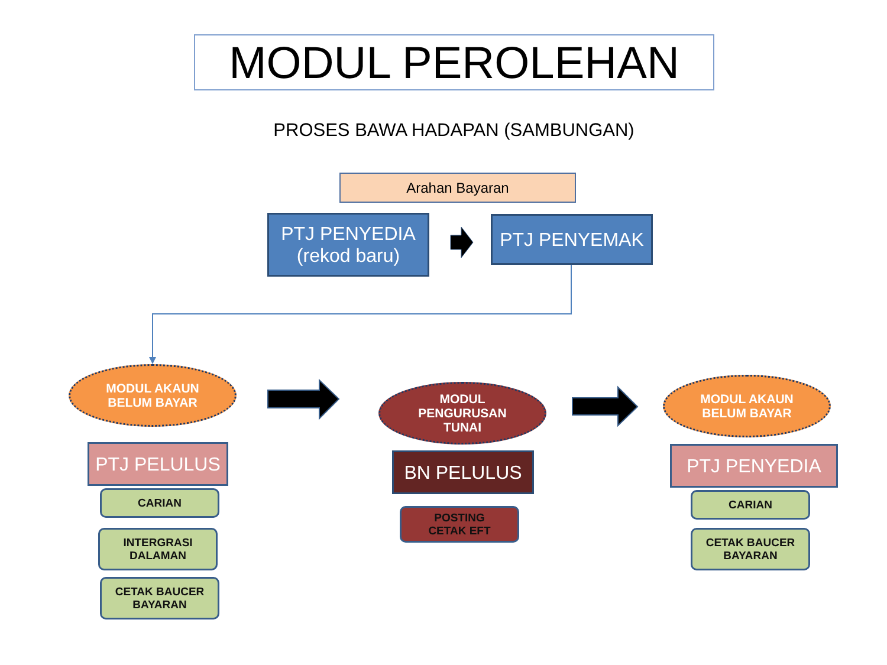MODUL PEROLEHAN
PROSES BAWA HADAPAN (SAMBUNGAN)
Arahan Bayaran
PTJ PENYEDIA
(rekod baru)
PTJ PENYEMAK
MODUL AKAUN
BELUM BAYAR
MODUL
PENGURUSAN
TUNAI
MODUL AKAUN
BELUM BAYAR
PTJ PELULUS
CARIAN
INTERGRASI
DALAMAN
CETAK BAUCER
BAYARAN
BN PELULUS
POSTING
CETAK EFT
PTJ PENYEDIA
CARIAN
CETAK BAUCER
BAYARAN